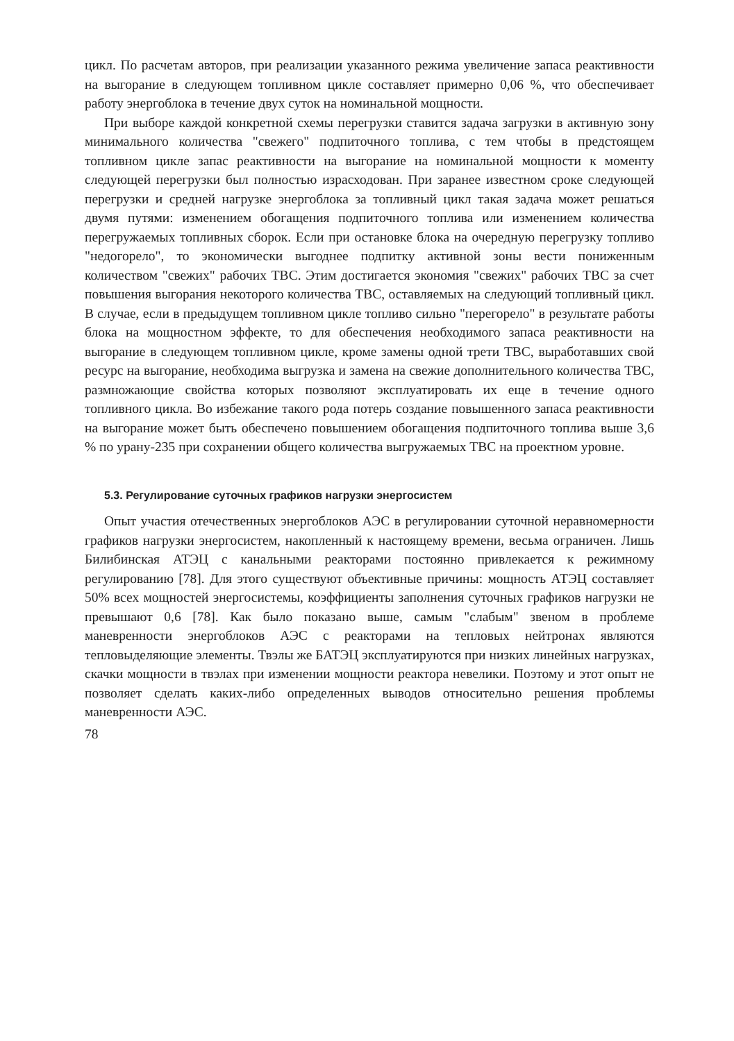цикл. По расчетам авторов, при реализации указанного режима увеличение запаса реактивности на выгорание в следующем топливном цикле составляет примерно 0,06 %, что обеспечивает работу энергоблока в течение двух суток на номинальной мощности.
При выборе каждой конкретной схемы перегрузки ставится задача загрузки в активную зону минимального количества "свежего" подпиточного топлива, с тем чтобы в предстоящем топливном цикле запас реактивности на выгорание на номинальной мощности к моменту следующей перегрузки был полностью израсходован. При заранее известном сроке следующей перегрузки и средней нагрузке энергоблока за топливный цикл такая задача может решаться двумя путями: изменением обогащения подпиточного топлива или изменением количества перегружаемых топливных сборок. Если при остановке блока на очередную перегрузку топливо "недогорело", то экономически выгоднее подпитку активной зоны вести пониженным количеством "свежих" рабочих ТВС. Этим достигается экономия "свежих" рабочих ТВС за счет повышения выгорания некоторого количества ТВС, оставляемых на следующий топливный цикл. В случае, если в предыдущем топливном цикле топливо сильно "перегорело" в результате работы блока на мощностном эффекте, то для обеспечения необходимого запаса реактивности на выгорание в следующем топливном цикле, кроме замены одной трети ТВС, выработавших свой ресурс на выгорание, необходима выгрузка и замена на свежие дополнительного количества ТВС, размножающие свойства которых позволяют эксплуатировать их еще в течение одного топливного цикла. Во избежание такого рода потерь создание повышенного запаса реактивности на выгорание может быть обеспечено повышением обогащения подпиточного топлива выше 3,6 % по урану-235 при сохранении общего количества выгружаемых ТВС на проектном уровне.
5.3. Регулирование суточных графиков нагрузки энергосистем
Опыт участия отечественных энергоблоков АЭС в регулировании суточной неравномерности графиков нагрузки энергосистем, накопленный к настоящему времени, весьма ограничен. Лишь Билибинская АТЭЦ с канальными реакторами постоянно привлекается к режимному регулированию [78]. Для этого существуют объективные причины: мощность АТЭЦ составляет 50% всех мощностей энергосистемы, коэффициенты заполнения суточных графиков нагрузки не превышают 0,6 [78]. Как было показано выше, самым "слабым" звеном в проблеме маневренности энергоблоков АЭС с реакторами на тепловых нейтронах являются тепловыделяющие элементы. Твэлы же БАТЭЦ эксплуатируются при низких линейных нагрузках, скачки мощности в твэлах при изменении мощности реактора невелики. Поэтому и этот опыт не позволяет сделать каких-либо определенных выводов относительно решения проблемы маневренности АЭС.
78